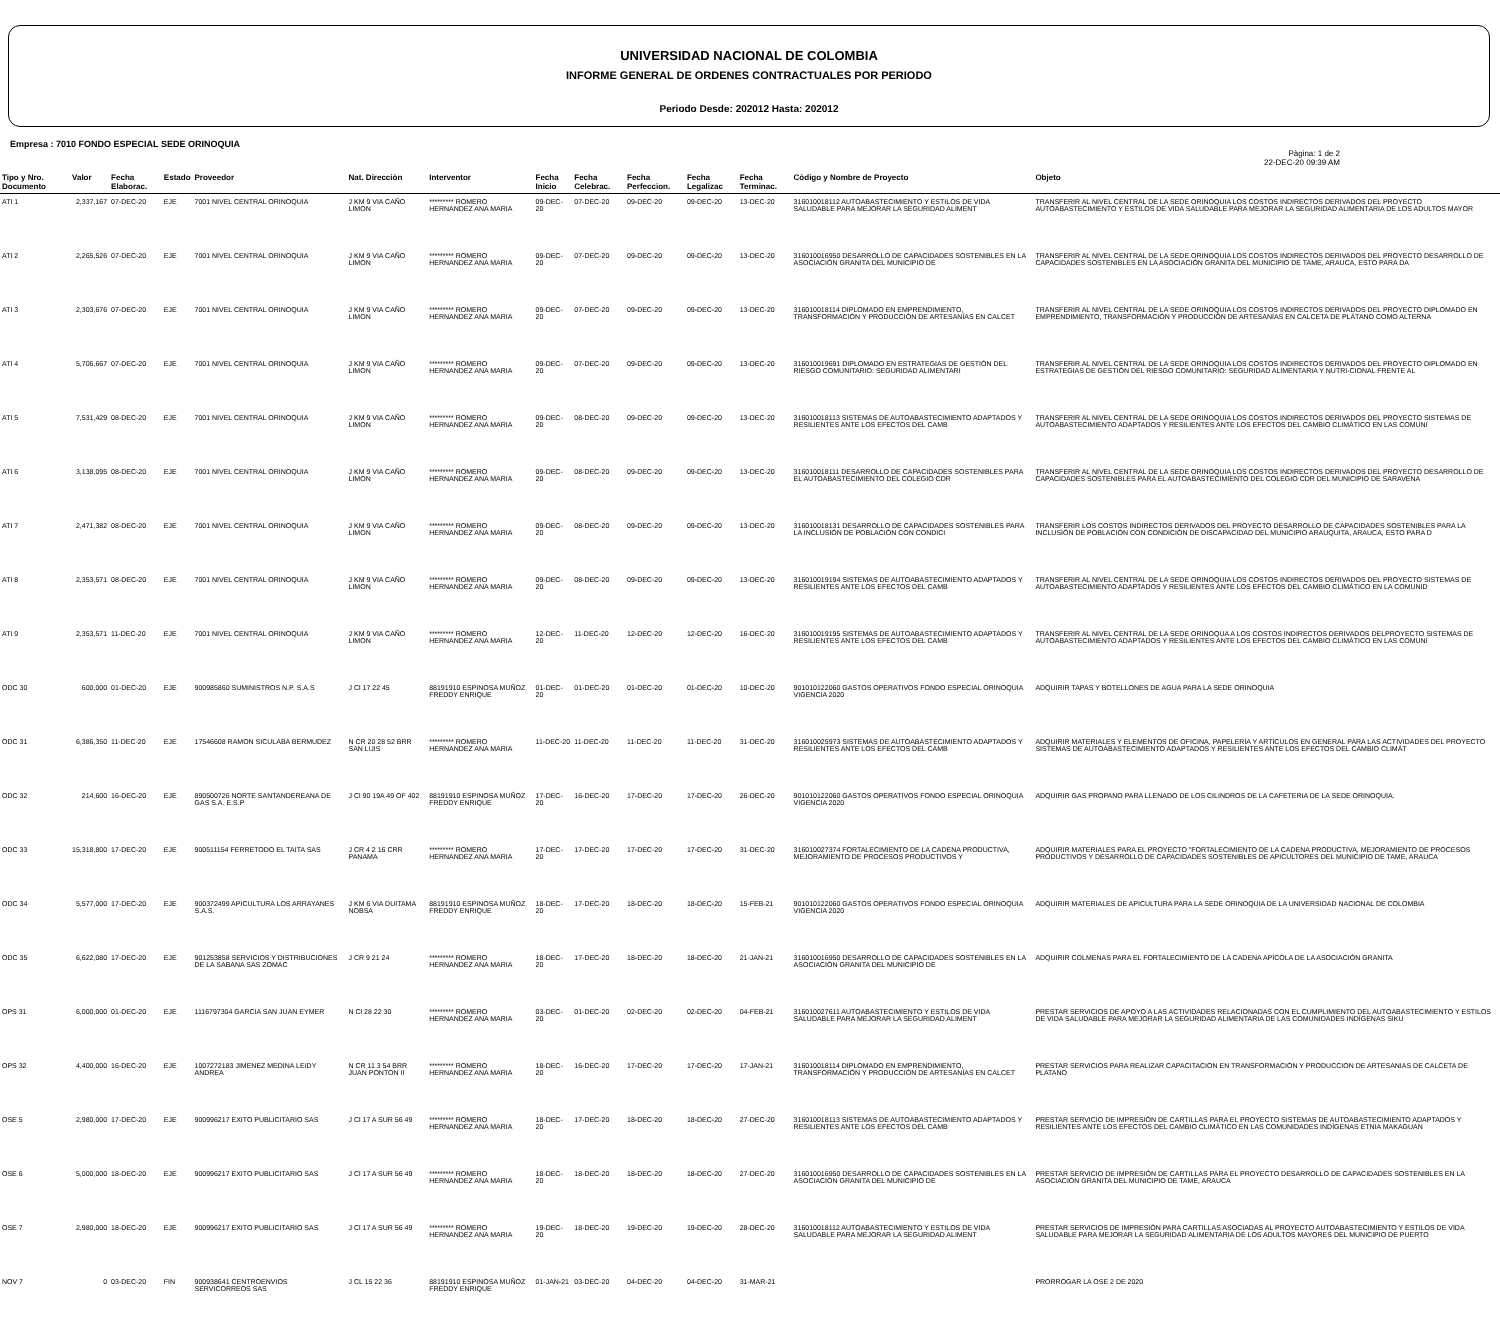UNIVERSIDAD NACIONAL DE COLOMBIA
INFORME GENERAL DE ORDENES CONTRACTUALES POR PERIODO
Periodo Desde: 202012 Hasta: 202012
Empresa : 7010 FONDO ESPECIAL SEDE ORINOQUIA
Pàgina: 1 de 2
22-DEC-20 09:39 AM
| Tipo y Nro. Documento | Valor | Fecha Elaborac. | Estado | Proveedor | Nat. Direcciòn | Interventor | Fecha Inicio | Fecha Celebrac. | Fecha Perfeccion. | Fecha Legalizac | Fecha Terminac. | Còdigo y Nombre de Proyecto | Objeto |
| --- | --- | --- | --- | --- | --- | --- | --- | --- | --- | --- | --- | --- | --- |
| ATI 1 | 2,337,167 | 07-DEC-20 | EJE | 7001 NIVEL CENTRAL ORINOQUIA | J KM 9 VIA CAÑO LIMON | ********* ROMERO HERNANDEZ ANA MARIA | 09-DEC-20 | 07-DEC-20 | 09-DEC-20 | 09-DEC-20 | 13-DEC-20 | 316010018112 AUTOABASTECIMIENTO Y ESTILOS DE VIDA SALUDABLE PARA MEJORAR LA SEGURIDAD ALIMENT | TRANSFERIR AL NIVEL CENTRAL DE LA SEDE ORINOQUIA LOS COSTOS INDIRECTOS DERIVADOS DEL PROYECTO AUTOABASTECIMIENTO Y ESTILOS DE VIDA SALUDABLE PARA MEJORAR LA SEGURIDAD ALIMENTARIA DE LOS ADULTOS MAYOR |
| ATI 2 | 2,265,526 | 07-DEC-20 | EJE | 7001 NIVEL CENTRAL ORINOQUIA | J KM 9 VIA CAÑO LIMON | ********* ROMERO HERNANDEZ ANA MARIA | 09-DEC-20 | 07-DEC-20 | 09-DEC-20 | 09-DEC-20 | 13-DEC-20 | 316010016950 DESARROLLO DE CAPACIDADES SOSTENIBLES EN LA ASOCIACIÓN GRANITA DEL MUNICIPIO DE | TRANSFERIR AL NIVEL CENTRAL DE LA SEDE ORINOQUIA LOS COSTOS INDIRECTOS DERIVADOS DEL PROYECTO DESARROLLO DE CAPACIDADES SOSTENIBLES EN LA ASOCIACIÓN GRANITA DEL MUNICIPIO DE TAME, ARAUCA, ESTO PARA DA |
| ATI 3 | 2,303,676 | 07-DEC-20 | EJE | 7001 NIVEL CENTRAL ORINOQUIA | J KM 9 VIA CAÑO LIMON | ********* ROMERO HERNANDEZ ANA MARIA | 09-DEC-20 | 07-DEC-20 | 09-DEC-20 | 09-DEC-20 | 13-DEC-20 | 316010018114 DIPLOMADO EN EMPRENDIMIENTO, TRANSFORMACIÓN Y PRODUCCIÓN DE ARTESANÍAS EN CALCET | TRANSFERIR AL NIVEL CENTRAL DE LA SEDE ORINOQUIA LOS COSTOS INDIRECTOS DERIVADOS DEL PROYECTO DIPLOMADO EN EMPRENDIMIENTO, TRANSFORMACIÓN Y PRODUCCIÓN DE ARTESANÍAS EN CALCETA DE PLÁTANO COMO ALTERNA |
| ATI 4 | 5,706,667 | 07-DEC-20 | EJE | 7001 NIVEL CENTRAL ORINOQUIA | J KM 9 VIA CAÑO LIMON | ********* ROMERO HERNANDEZ ANA MARIA | 09-DEC-20 | 07-DEC-20 | 09-DEC-20 | 09-DEC-20 | 13-DEC-20 | 316010019691 DIPLOMADO EN ESTRATEGIAS DE GESTIÓN DEL RIESGO COMUNITARIO: SEGURIDAD ALIMENTARI | TRANSFERIR AL NIVEL CENTRAL DE LA SEDE ORINOQUIA LOS COSTOS INDIRECTOS DERIVADOS DEL PROYECTO DIPLOMADO EN ESTRATEGIAS DE GESTIÓN DEL RIESGO COMUNITARIO: SEGURIDAD ALIMENTARIA Y NUTRI-CIONAL FRENTE AL |
| ATI 5 | 7,531,429 | 08-DEC-20 | EJE | 7001 NIVEL CENTRAL ORINOQUIA | J KM 9 VIA CAÑO LIMON | ********* ROMERO HERNANDEZ ANA MARIA | 09-DEC-20 | 08-DEC-20 | 09-DEC-20 | 09-DEC-20 | 13-DEC-20 | 316010018113 SISTEMAS DE AUTOABASTECIMIENTO ADAPTADOS Y RESILIENTES ANTE LOS EFECTOS DEL CAMB | TRANSFERIR AL NIVEL CENTRAL DE LA SEDE ORINOQUIA LOS COSTOS INDIRECTOS DERIVADOS DEL PROYECTO SISTEMAS DE AUTOABASTECIMIENTO ADAPTADOS Y RESILIENTES ANTE LOS EFECTOS DEL CAMBIO CLIMÁTICO EN LAS COMUNI |
| ATI 6 | 3,138,095 | 08-DEC-20 | EJE | 7001 NIVEL CENTRAL ORINOQUIA | J KM 9 VIA CAÑO LIMON | ********* ROMERO HERNANDEZ ANA MARIA | 09-DEC-20 | 08-DEC-20 | 09-DEC-20 | 09-DEC-20 | 13-DEC-20 | 316010018111 DESARROLLO DE CAPACIDADES SOSTENIBLES PARA EL AUTOABASTECIMIENTO DEL COLEGIO CDR | TRANSFERIR AL NIVEL CENTRAL DE LA SEDE ORINOQUIA LOS COSTOS INDIRECTOS DERIVADOS DEL PROYECTO DESARROLLO DE CAPACIDADES SOSTENIBLES PARA EL AUTOABASTECIMIENTO DEL COLEGIO CDR DEL MUNICIPIO DE SARAVENA |
| ATI 7 | 2,471,382 | 08-DEC-20 | EJE | 7001 NIVEL CENTRAL ORINOQUIA | J KM 9 VIA CAÑO LIMON | ********* ROMERO HERNANDEZ ANA MARIA | 09-DEC-20 | 08-DEC-20 | 09-DEC-20 | 09-DEC-20 | 13-DEC-20 | 316010018131 DESARROLLO DE CAPACIDADES SOSTENIBLES PARA LA INCLUSIÓN DE POBLACIÓN CON CONDICI | TRANSFERIR LOS COSTOS INDIRECTOS DERIVADOS DEL PROYECTO DESARROLLO DE CAPACIDADES SOSTENIBLES PARA LA INCLUSIÓN DE POBLACIÓN CON CONDICIÓN DE DISCAPACIDAD DEL MUNICIPIO ARAUQUITA, ARAUCA, ESTO PARA D |
| ATI 8 | 2,353,571 | 08-DEC-20 | EJE | 7001 NIVEL CENTRAL ORINOQUIA | J KM 9 VIA CAÑO LIMON | ********* ROMERO HERNANDEZ ANA MARIA | 09-DEC-20 | 08-DEC-20 | 09-DEC-20 | 09-DEC-20 | 13-DEC-20 | 316010019194 SISTEMAS DE AUTOABASTECIMIENTO ADAPTADOS Y RESILIENTES ANTE LOS EFECTOS DEL CAMB | TRANSFERIR AL NIVEL CENTRAL DE LA SEDE ORINOQUIA LOS COSTOS INDIRECTOS DERIVADOS DEL PROYECTO SISTEMAS DE AUTOABASTECIMIENTO ADAPTADOS Y RESILIENTES ANTE LOS EFECTOS DEL CAMBIO CLIMÁTICO EN LA COMUNID |
| ATI 9 | 2,353,571 | 11-DEC-20 | EJE | 7001 NIVEL CENTRAL ORINOQUIA | J KM 9 VIA CAÑO LIMON | ********* ROMERO HERNANDEZ ANA MARIA | 12-DEC-20 | 11-DEC-20 | 12-DEC-20 | 12-DEC-20 | 16-DEC-20 | 316010019195 SISTEMAS DE AUTOABASTECIMIENTO ADAPTADOS Y RESILIENTES ANTE LOS EFECTOS DEL CAMB | TRANSFERIR AL NIVEL CENTRAL DE LA SEDE ORINOQUA A LOS COSTOS INDIRECTOS DERIVADOS DELPROYECTO SISTEMAS DE AUTOABASTECIMIENTO ADAPTADOS Y RESILIENTES ANTE LOS EFECTOS DEL CAMBIO CLIMÁTICO EN LAS COMUNI |
| ODC 30 | 600,000 | 01-DEC-20 | EJE | 900985860 SUMINISTROS N.P. S.A.S | J Cl 17 22 45 | 88191910 ESPINOSA MUÑOZ FREDDY ENRIQUE | 01-DEC-20 | 01-DEC-20 | 01-DEC-20 | 01-DEC-20 | 10-DEC-20 | 901010122060 GASTOS OPERATIVOS FONDO ESPECIAL ORINOQUIA VIGENCIA 2020 | ADQUIRIR TAPAS Y BOTELLONES DE AGUA PARA LA SEDE ORINOQUIA |
| ODC 31 | 6,386,350 | 11-DEC-20 | EJE | 17546608 RAMON SICULABA BERMUDEZ | N CR 20 28 52 BRR SAN LUIS | ********* ROMERO HERNANDEZ ANA MARIA | 11-DEC-20 | 11-DEC-20 | 11-DEC-20 | 11-DEC-20 | 31-DEC-20 | 316010025973 SISTEMAS DE AUTOABASTECIMIENTO ADAPTADOS Y RESILIENTES ANTE LOS EFECTOS DEL CAMB | ADQUIRIR MATERIALES Y ELEMENTOS DE OFICINA, PAPELERÍA Y ARTÍCULOS EN GENERAL PARA LAS ACTIVIDADES DEL PROYECTO SISTEMAS DE AUTOABASTECIMIENTO ADAPTADOS Y RESILIENTES ANTE LOS EFECTOS DEL CAMBIO CLIMÁT |
| ODC 32 | 214,600 | 16-DEC-20 | EJE | 890500726 NORTE SANTANDEREANA DE GAS S.A. E.S.P | J Cl 90 19A 49 OF 402 | 88191910 ESPINOSA MUÑOZ FREDDY ENRIQUE | 17-DEC-20 | 16-DEC-20 | 17-DEC-20 | 17-DEC-20 | 26-DEC-20 | 901010122060 GASTOS OPERATIVOS FONDO ESPECIAL ORINOQUIA VIGENCIA 2020 | ADQUIRIR GAS PROPANO PARA LLENADO DE LOS CILINDROS DE LA CAFETERIA DE LA SEDE ORINOQUIA. |
| ODC 33 | 15,318,800 | 17-DEC-20 | EJE | 900511154 FERRETODO EL TAITA SAS | J CR 4 2 16 CRR PANAMA | ********* ROMERO HERNANDEZ ANA MARIA | 17-DEC-20 | 17-DEC-20 | 17-DEC-20 | 17-DEC-20 | 31-DEC-20 | 316010027374 FORTALECIMIENTO DE LA CADENA PRODUCTIVA, MEJORAMIENTO DE PROCESOS PRODUCTIVOS Y | ADQUIRIR MATERIALES PARA EL PROYECTO "FORTALECIMIENTO DE LA CADENA PRODUCTIVA, MEJORAMIENTO DE PROCESOS PRODUCTIVOS Y DESARROLLO DE CAPACIDADES SOSTENIBLES DE APICULTORES DEL MUNICIPIO DE TAME, ARAUCA |
| ODC 34 | 5,577,000 | 17-DEC-20 | EJE | 900372499 APICULTURA LOS ARRAYANES S.A.S. | J KM 6 VIA DUITAMA NOBSA | 88191910 ESPINOSA MUÑOZ FREDDY ENRIQUE | 18-DEC-20 | 17-DEC-20 | 18-DEC-20 | 18-DEC-20 | 15-FEB-21 | 901010122060 GASTOS OPERATIVOS FONDO ESPECIAL ORINOQUIA VIGENCIA 2020 | ADQUIRIR MATERIALES DE APICULTURA PARA LA SEDE ORINOQUIA DE LA UNIVERSIDAD NACIONAL DE COLOMBIA |
| ODC 35 | 6,622,080 | 17-DEC-20 | EJE | 901253858 SERVICIOS Y DISTRIBUCIONES DE LA SABANA SAS ZOMAC | J CR 9 21 24 | ********* ROMERO HERNANDEZ ANA MARIA | 18-DEC-20 | 17-DEC-20 | 18-DEC-20 | 18-DEC-20 | 21-JAN-21 | 316010016950 DESARROLLO DE CAPACIDADES SOSTENIBLES EN LA ASOCIACIÓN GRANITA DEL MUNICIPIO DE | ADQUIRIR COLMENAS PARA EL FORTALECIMIENTO DE LA CADENA APÍCOLA DE LA ASOCIACIÓN GRANITA |
| OPS 31 | 6,000,000 | 01-DEC-20 | EJE | 1116797304 GARCIA SAN JUAN EYMER | N Cl 28 22 30 | ********* ROMERO HERNANDEZ ANA MARIA | 03-DEC-20 | 01-DEC-20 | 02-DEC-20 | 02-DEC-20 | 04-FEB-21 | 316010027611 AUTOABASTECIMIENTO Y ESTILOS DE VIDA SALUDABLE PARA MEJORAR LA SEGURIDAD ALIMENT | PRESTAR SERVICIOS DE APOYO A LAS ACTIVIDADES RELACIONADAS CON EL CUMPLIMIENTO DEL AUTOABASTECIMIENTO Y ESTILOS DE VIDA SALUDABLE PARA MEJORAR LA SEGURIDAD ALIMENTARIA DE LAS COMUNIDADES INDÍGENAS SIKU |
| OPS 32 | 4,400,000 | 16-DEC-20 | EJE | 1007272183 JIMENEZ MEDINA LEIDY ANDREA | N CR 11 3 54 BRR JUAN PONTON II | ********* ROMERO HERNANDEZ ANA MARIA | 18-DEC-20 | 16-DEC-20 | 17-DEC-20 | 17-DEC-20 | 17-JAN-21 | 316010018114 DIPLOMADO EN EMPRENDIMIENTO, TRANSFORMACIÓN Y PRODUCCIÓN DE ARTESANÍAS EN CALCET | PRESTAR SERVICIOS PARA REALIZAR CAPACITACION EN TRANSFORMACIÓN Y PRODUCCION DE ARTESANIAS DE CALCETA DE PLATANO |
| OSE 5 | 2,980,000 | 17-DEC-20 | EJE | 900996217 EXITO PUBLICITARIO SAS | J Cl 17 A SUR 56 49 | ********* ROMERO HERNANDEZ ANA MARIA | 18-DEC-20 | 17-DEC-20 | 18-DEC-20 | 18-DEC-20 | 27-DEC-20 | 316010018113 SISTEMAS DE AUTOABASTECIMIENTO ADAPTADOS Y RESILIENTES ANTE LOS EFECTOS DEL CAMB | PRESTAR SERVICIO DE IMPRESIÓN DE CARTILLAS PARA EL PROYECTO SISTEMAS DE AUTOABASTECIMIENTO ADAPTADOS Y RESILIENTES ANTE LOS EFECTOS DEL CAMBIO CLIMÁTICO EN LAS COMUNIDADES INDÍGENAS ETNIA MAKAGUAN |
| OSE 6 | 5,000,000 | 18-DEC-20 | EJE | 900996217 EXITO PUBLICITARIO SAS | J Cl 17 A SUR 56 49 | ********* ROMERO HERNANDEZ ANA MARIA | 18-DEC-20 | 18-DEC-20 | 18-DEC-20 | 18-DEC-20 | 27-DEC-20 | 316010016950 DESARROLLO DE CAPACIDADES SOSTENIBLES EN LA ASOCIACIÓN GRANITA DEL MUNICIPIO DE | PRESTAR SERVICIO DE IMPRESIÓN DE CARTILLAS PARA EL PROYECTO DESARROLLO DE CAPACIDADES SOSTENIBLES EN LA ASOCIACIÓN GRANITA DEL MUNICIPIO DE TAME, ARAUCA |
| OSE 7 | 2,980,000 | 18-DEC-20 | EJE | 900996217 EXITO PUBLICITARIO SAS | J Cl 17 A SUR 56 49 | ********* ROMERO HERNANDEZ ANA MARIA | 19-DEC-20 | 18-DEC-20 | 19-DEC-20 | 19-DEC-20 | 28-DEC-20 | 316010018112 AUTOABASTECIMIENTO Y ESTILOS DE VIDA SALUDABLE PARA MEJORAR LA SEGURIDAD ALIMENT | PRESTAR SERVICIOS DE IMPRESIÓN PARA CARTILLAS ASOCIADAS AL PROYECTO AUTOABASTECIMIENTO Y ESTILOS DE VIDA SALUDABLE PARA MEJORAR LA SEGURIDAD ALIMENTARIA DE LOS ADULTOS MAYORES DEL MUNICIPIO DE PUERTO |
| NOV 7 | 0 | 03-DEC-20 | FIN | 900938641 CENTROENVIOS SERVICORREOS SAS | J CL 15 22 36 | 88191910 ESPINOSA MUÑOZ FREDDY ENRIQUE | 01-JAN-21 | 03-DEC-20 | 04-DEC-20 | 04-DEC-20 | 31-MAR-21 | | PRORROGAR LA OSE 2 DE 2020 |